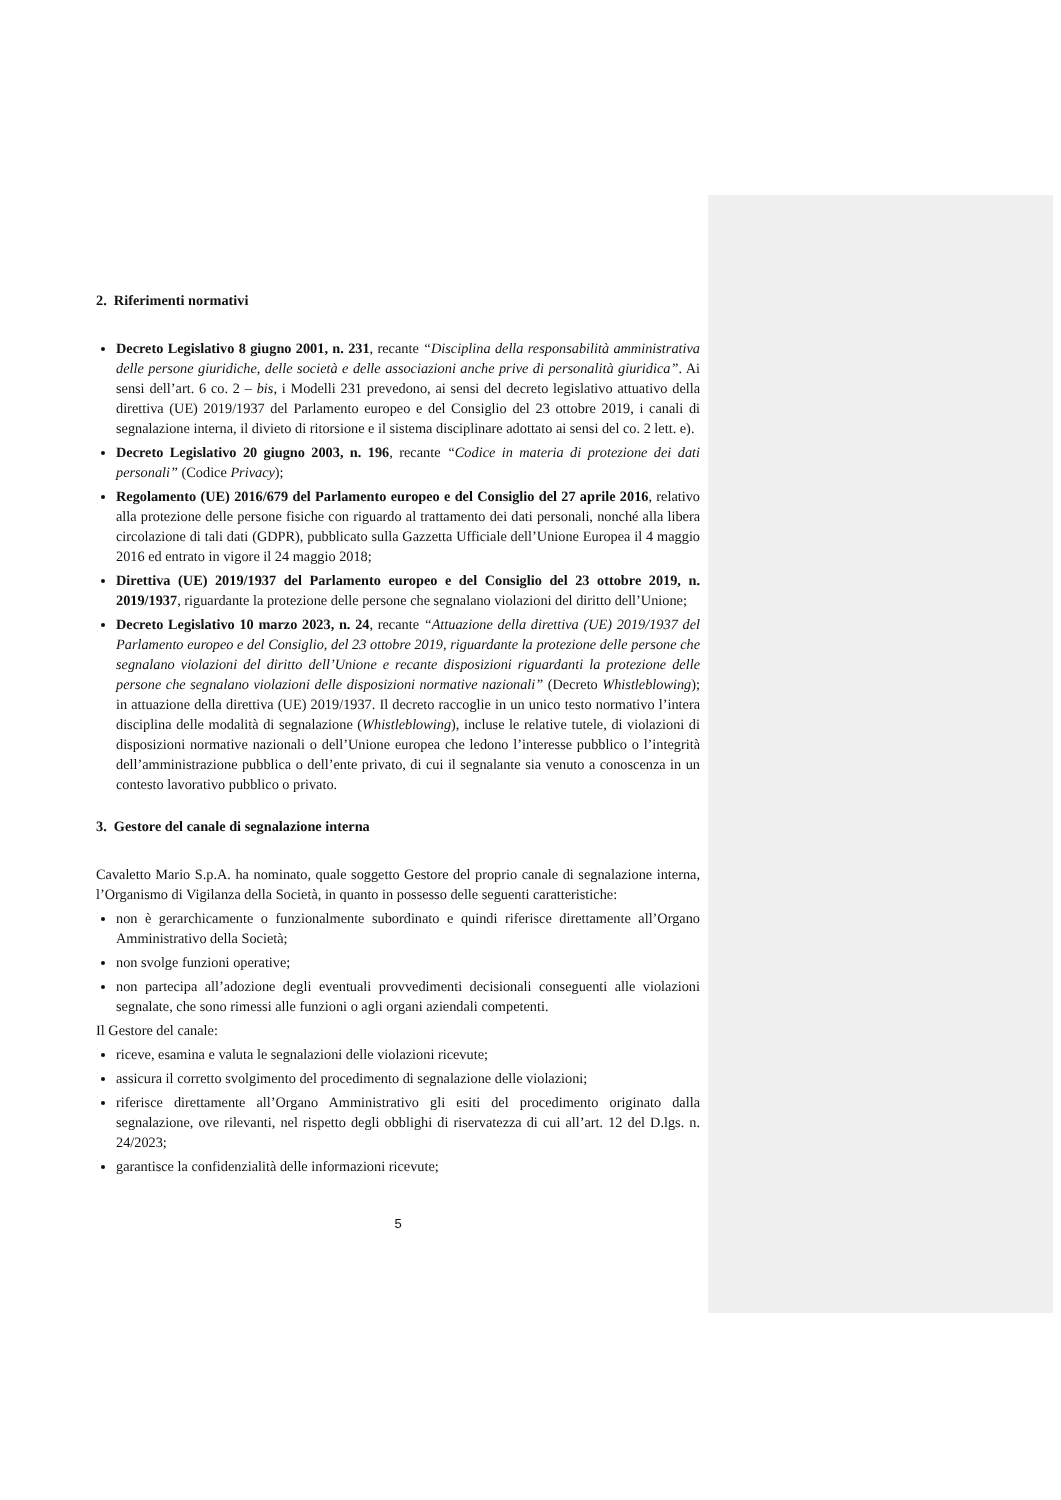2. Riferimenti normativi
Decreto Legislativo 8 giugno 2001, n. 231, recante “Disciplina della responsabilità amministrativa delle persone giuridiche, delle società e delle associazioni anche prive di personalità giuridica”. Ai sensi dell’art. 6 co. 2 – bis, i Modelli 231 prevedono, ai sensi del decreto legislativo attuativo della direttiva (UE) 2019/1937 del Parlamento europeo e del Consiglio del 23 ottobre 2019, i canali di segnalazione interna, il divieto di ritorsione e il sistema disciplinare adottato ai sensi del co. 2 lett. e).
Decreto Legislativo 20 giugno 2003, n. 196, recante “Codice in materia di protezione dei dati personali” (Codice Privacy);
Regolamento (UE) 2016/679 del Parlamento europeo e del Consiglio del 27 aprile 2016, relativo alla protezione delle persone fisiche con riguardo al trattamento dei dati personali, nonché alla libera circolazione di tali dati (GDPR), pubblicato sulla Gazzetta Ufficiale dell’Unione Europea il 4 maggio 2016 ed entrato in vigore il 24 maggio 2018;
Direttiva (UE) 2019/1937 del Parlamento europeo e del Consiglio del 23 ottobre 2019, n. 2019/1937, riguardante la protezione delle persone che segnalano violazioni del diritto dell’Unione;
Decreto Legislativo 10 marzo 2023, n. 24, recante “Attuazione della direttiva (UE) 2019/1937 del Parlamento europeo e del Consiglio, del 23 ottobre 2019, riguardante la protezione delle persone che segnalano violazioni del diritto dell’Unione e recante disposizioni riguardanti la protezione delle persone che segnalano violazioni delle disposizioni normative nazionali” (Decreto Whistleblowing); in attuazione della direttiva (UE) 2019/1937. Il decreto raccoglie in un unico testo normativo l’intera disciplina delle modalità di segnalazione (Whistleblowing), incluse le relative tutele, di violazioni di disposizioni normative nazionali o dell’Unione europea che ledono l’interesse pubblico o l’integrità dell’amministrazione pubblica o dell’ente privato, di cui il segnalante sia venuto a conoscenza in un contesto lavorativo pubblico o privato.
3. Gestore del canale di segnalazione interna
Cavaletto Mario S.p.A. ha nominato, quale soggetto Gestore del proprio canale di segnalazione interna, l’Organismo di Vigilanza della Società, in quanto in possesso delle seguenti caratteristiche:
non è gerarchicamente o funzionalmente subordinato e quindi riferisce direttamente all’Organo Amministrativo della Società;
non svolge funzioni operative;
non partecipa all’adozione degli eventuali provvedimenti decisionali conseguenti alle violazioni segnalate, che sono rimessi alle funzioni o agli organi aziendali competenti.
Il Gestore del canale:
riceve, esamina e valuta le segnalazioni delle violazioni ricevute;
assicura il corretto svolgimento del procedimento di segnalazione delle violazioni;
riferisce direttamente all’Organo Amministrativo gli esiti del procedimento originato dalla segnalazione, ove rilevanti, nel rispetto degli obblighi di riservatezza di cui all’art. 12 del D.lgs. n. 24/2023;
garantisce la confidenzialità delle informazioni ricevute;
5